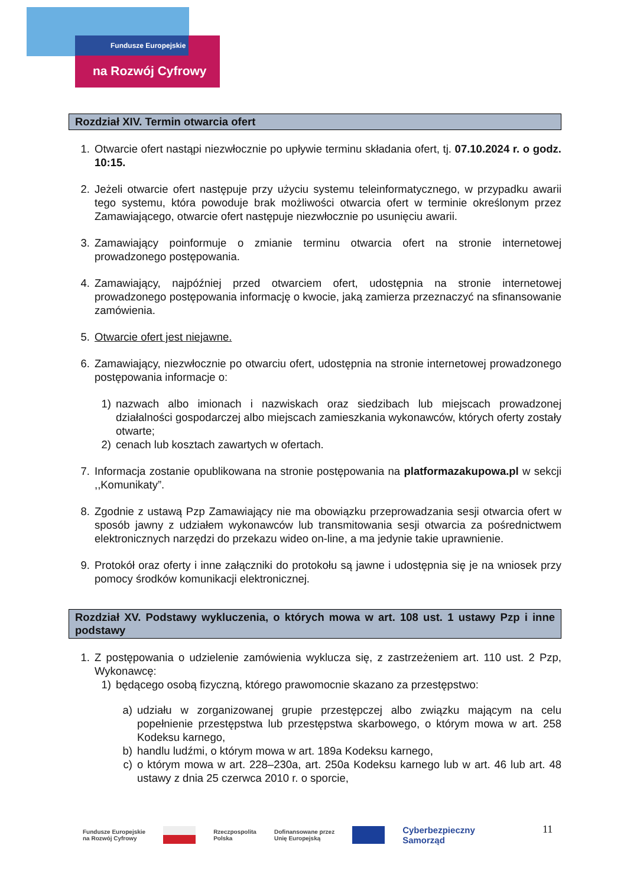Fundusze Europejskie
na Rozwój Cyfrowy
Rozdział XIV. Termin otwarcia ofert
1. Otwarcie ofert nastąpi niezwłocznie po upływie terminu składania ofert, tj. 07.10.2024 r. o godz. 10:15.
2. Jeżeli otwarcie ofert następuje przy użyciu systemu teleinformatycznego, w przypadku awarii tego systemu, która powoduje brak możliwości otwarcia ofert w terminie określonym przez Zamawiającego, otwarcie ofert następuje niezwłocznie po usunięciu awarii.
3. Zamawiający poinformuje o zmianie terminu otwarcia ofert na stronie internetowej prowadzonego postępowania.
4. Zamawiający, najpóźniej przed otwarciem ofert, udostępnia na stronie internetowej prowadzonego postępowania informację o kwocie, jaką zamierza przeznaczyć na sfinansowanie zamówienia.
5. Otwarcie ofert jest niejawne.
6. Zamawiający, niezwłocznie po otwarciu ofert, udostępnia na stronie internetowej prowadzonego postępowania informacje o:
1) nazwach albo imionach i nazwiskach oraz siedzibach lub miejscach prowadzonej działalności gospodarczej albo miejscach zamieszkania wykonawców, których oferty zostały otwarte;
2) cenach lub kosztach zawartych w ofertach.
7. Informacja zostanie opublikowana na stronie postępowania na platformazakupowa.pl w sekcji ,,Komunikaty”.
8. Zgodnie z ustawą Pzp Zamawiający nie ma obowiązku przeprowadzania sesji otwarcia ofert w sposób jawny z udziałem wykonawców lub transmitowania sesji otwarcia za pośrednictwem elektronicznych narzędzi do przekazu wideo on-line, a ma jedynie takie uprawnienie.
9. Protokół oraz oferty i inne załączniki do protokołu są jawne i udostępnia się je na wniosek przy pomocy środków komunikacji elektronicznej.
Rozdział XV. Podstawy wykluczenia, o których mowa w art. 108 ust. 1 ustawy Pzp i inne podstawy
1. Z postępowania o udzielenie zamówienia wyklucza się, z zastrzeżeniem art. 110 ust. 2 Pzp, Wykonawcę:
1) będącego osobą fizyczną, którego prawomocnie skazano za przestępstwo:
a) udziału w zorganizowanej grupie przestępczej albo związku mającym na celu popełnienie przestępstwa lub przestępstwa skarbowego, o którym mowa w art. 258 Kodeksu karnego,
b) handlu ludźmi, o którym mowa w art. 189a Kodeksu karnego,
c) o którym mowa w art. 228–230a, art. 250a Kodeksu karnego lub w art. 46 lub art. 48 ustawy z dnia 25 czerwca 2010 r. o sporcie,
Fundusze Europejskie
na Rozwój Cyfrowy Rzeczpospolita
Polska Dofinansowane przez
Unię Europejską Cyberbezpieczny
Samorząd
11